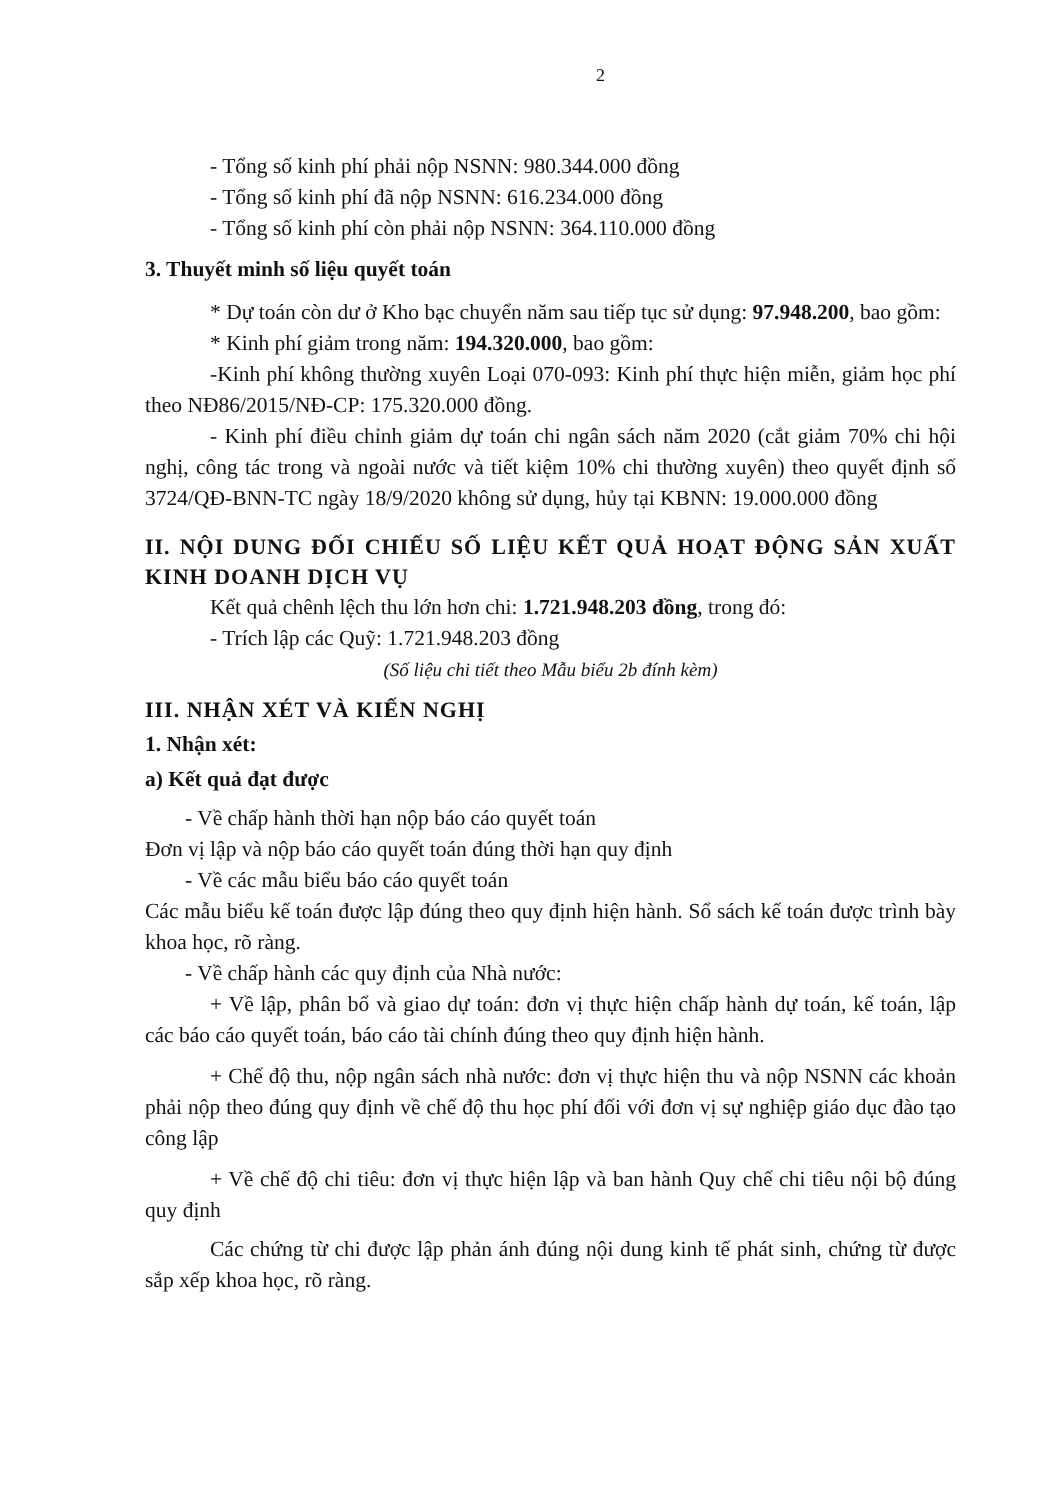2
- Tổng số kinh phí phải nộp NSNN: 980.344.000 đồng
- Tổng số kinh phí đã nộp NSNN: 616.234.000 đồng
- Tổng số kinh phí còn phải nộp NSNN: 364.110.000 đồng
3. Thuyết minh số liệu quyết toán
* Dự toán còn dư ở Kho bạc chuyển năm sau tiếp tục sử dụng: 97.948.200, bao gồm:
* Kinh phí giảm trong năm: 194.320.000, bao gồm:
-Kinh phí không thường xuyên Loại 070-093: Kinh phí thực hiện miễn, giảm học phí theo NĐ86/2015/NĐ-CP: 175.320.000 đồng.
- Kinh phí điều chỉnh giảm dự toán chi ngân sách năm 2020 (cắt giảm 70% chi hội nghị, công tác trong và ngoài nước và tiết kiệm 10% chi thường xuyên) theo quyết định số 3724/QĐ-BNN-TC ngày 18/9/2020 không sử dụng, hủy tại KBNN: 19.000.000 đồng
II. NỘI DUNG ĐỐI CHIẾU SỐ LIỆU KẾT QUẢ HOẠT ĐỘNG SẢN XUẤT KINH DOANH DỊCH VỤ
Kết quả chênh lệch thu lớn hơn chi: 1.721.948.203 đồng, trong đó:
- Trích lập các Quỹ: 1.721.948.203 đồng
(Số liệu chi tiết theo Mẫu biểu 2b đính kèm)
III. NHẬN XÉT VÀ KIẾN NGHỊ
1. Nhận xét:
a) Kết quả đạt được
- Về chấp hành thời hạn nộp báo cáo quyết toán
Đơn vị lập và nộp báo cáo quyết toán đúng thời hạn quy định
- Về các mẫu biểu báo cáo quyết toán
Các mẫu biểu kế toán được lập đúng theo quy định hiện hành. Sổ sách kế toán được trình bày khoa học, rõ ràng.
- Về chấp hành các quy định của Nhà nước:
+ Về lập, phân bổ và giao dự toán: đơn vị thực hiện chấp hành dự toán, kế toán, lập các báo cáo quyết toán, báo cáo tài chính đúng theo quy định hiện hành.
+ Chế độ thu, nộp ngân sách nhà nước: đơn vị thực hiện thu và nộp NSNN các khoản phải nộp theo đúng quy định về chế độ thu học phí đối với đơn vị sự nghiệp giáo dục đào tạo công lập
+ Về chế độ chi tiêu: đơn vị thực hiện lập và ban hành Quy chế chi tiêu nội bộ đúng quy định
Các chứng từ chi được lập phản ánh đúng nội dung kinh tế phát sinh, chứng từ được sắp xếp khoa học, rõ ràng.